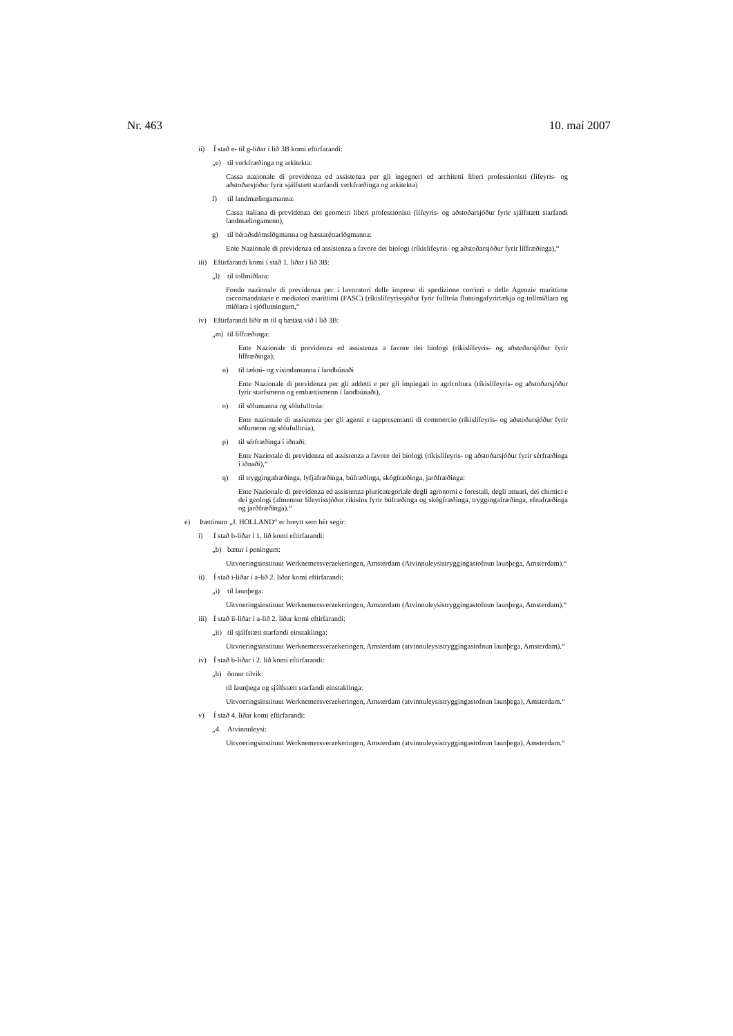Nr. 463 10. maí 2007
ii) Í stað e- til g-liðar í lið 3B komi eftirfarandi:
„e) til verkfræðinga og arkitekta:
Cassa nazionale di previdenza ed assistenza per gli ingegneri ed architetti liberi professionisti (lífeyris- og aðstoðarsjóður fyrir sjálfstætt starfandi verkfræðinga og arkitekta)
f) til landmælingamanna:
Cassa italiana di previdenza dei geometri liberi professionisti (lífeyris- og aðstoðarsjóður fyrir sjálfstætt starfandi landmælingamenn),
g) til héraðsdómslögmanna og hæstaréttarlögmanna:
Ente Nazionale di previdenza ed assistenza a favore dei biologi (ríkislífeyris- og aðstoðarsjóður fyrir líffræðinga),“
iii) Eftirfarandi komi í stað 1. liðar í lið 3B:
„l) til tollmiðlara:
Fondo nazionale di previdenza per i lavoratori delle imprese di spedizione corrieri e delle Agenzie marittime raccomandatarie e mediatori marittimi (FASC) (ríkislífeyrissjóður fyrir fulltrúa flutningafyrirtækja og tollmiðlara og miðlara í sjóflutningum,“
iv) Eftirfarandi liðir m til q bætast við í lið 3B:
„m) til líffræðinga:
Ente Nazionale di previdenza ed assistenza a favore dei biologi (ríkislífeyris- og aðstoðarsjóður fyrir líffræðinga);
n) til tækni- og vísindamanna í landbúnaði
Ente Nazionale di previdenza per gli addetti e per gli impiegati in agricoltura (ríkislífeyris- og aðstoðarsjóður fyrir starfsmenn og embættismenn í landbúnaði),
o) til sölumanna og sölufulltrúa:
Ente nazionale di assistenza per gli agenti e rappresentanti di commercio (ríkislífeyris- og aðstoðarsjóður fyrir sölumenn og sölufulltrúa),
p) til sérfræðinga í iðnaði:
Ente Nazionale di previdenza ed assistenza a favore dei biologi (ríkislífeyris- og aðstoðarsjóður fyrir sérfræðinga í iðnaði),“
q) til tryggingafræðinga, lyfjafræðinga, búfræðinga, skógfræðinga, jarðfræðinga:
Ente Nazionale di previdenza ed assistenza pluricategoriale degli agronomi e forestali, degli attuari, dei chimici e dei geologi (almennur lífeyrissjóður ríkisins fyrir búfræðinga og skógfræðinga, tryggingafræðinga, efnafræðinga og jarðfræðinga).“
e) Þættinum „J. HOLLAND“ er breytt sem hér segir:
i) Í stað b-liðar í 1. lið komi eftirfarandi:
„b) bætur í peningum:
Uitvoeringsinstituut Werknemersverzekeringen, Amsterdam (Atvinnuleysistryggingastofnun launþega, Amsterdam).“
ii) Í stað i-liðar í a-lið 2. liðar komi eftirfarandi:
„i) til launþega:
Uitvoeringsinstituut Werknemersverzekeringen, Amsterdam (Atvinnuleysistryggingastofnun launþega, Amsterdam).“
iii) Í stað ii-liðar í a-lið 2. liðar komi eftirfarandi:
„ii) til sjálfstætt starfandi einstaklinga:
Uitvoeringsinstituut Werknemersverzekeringen, Amsterdam (atvinnuleysistryggingastofnun launþega, Amsterdam).“
iv) Í stað b-liðar í 2. lið komi eftirfarandi:
„b) önnur tilvik:
til launþega og sjálfstætt starfandi einstaklinga:
Uitvoeringsinstituut Werknemersverzekeringen, Amsterdam (atvinnuleysistryggingastofnun launþega), Amsterdam.“
v) Í stað 4. liðar komi eftirfarandi:
„4. Atvinnuleysi:
Uitvoeringsinstituut Werknemersverzekeringen, Amsterdam (atvinnuleysistryggingastofnun launþega), Amsterdam.“